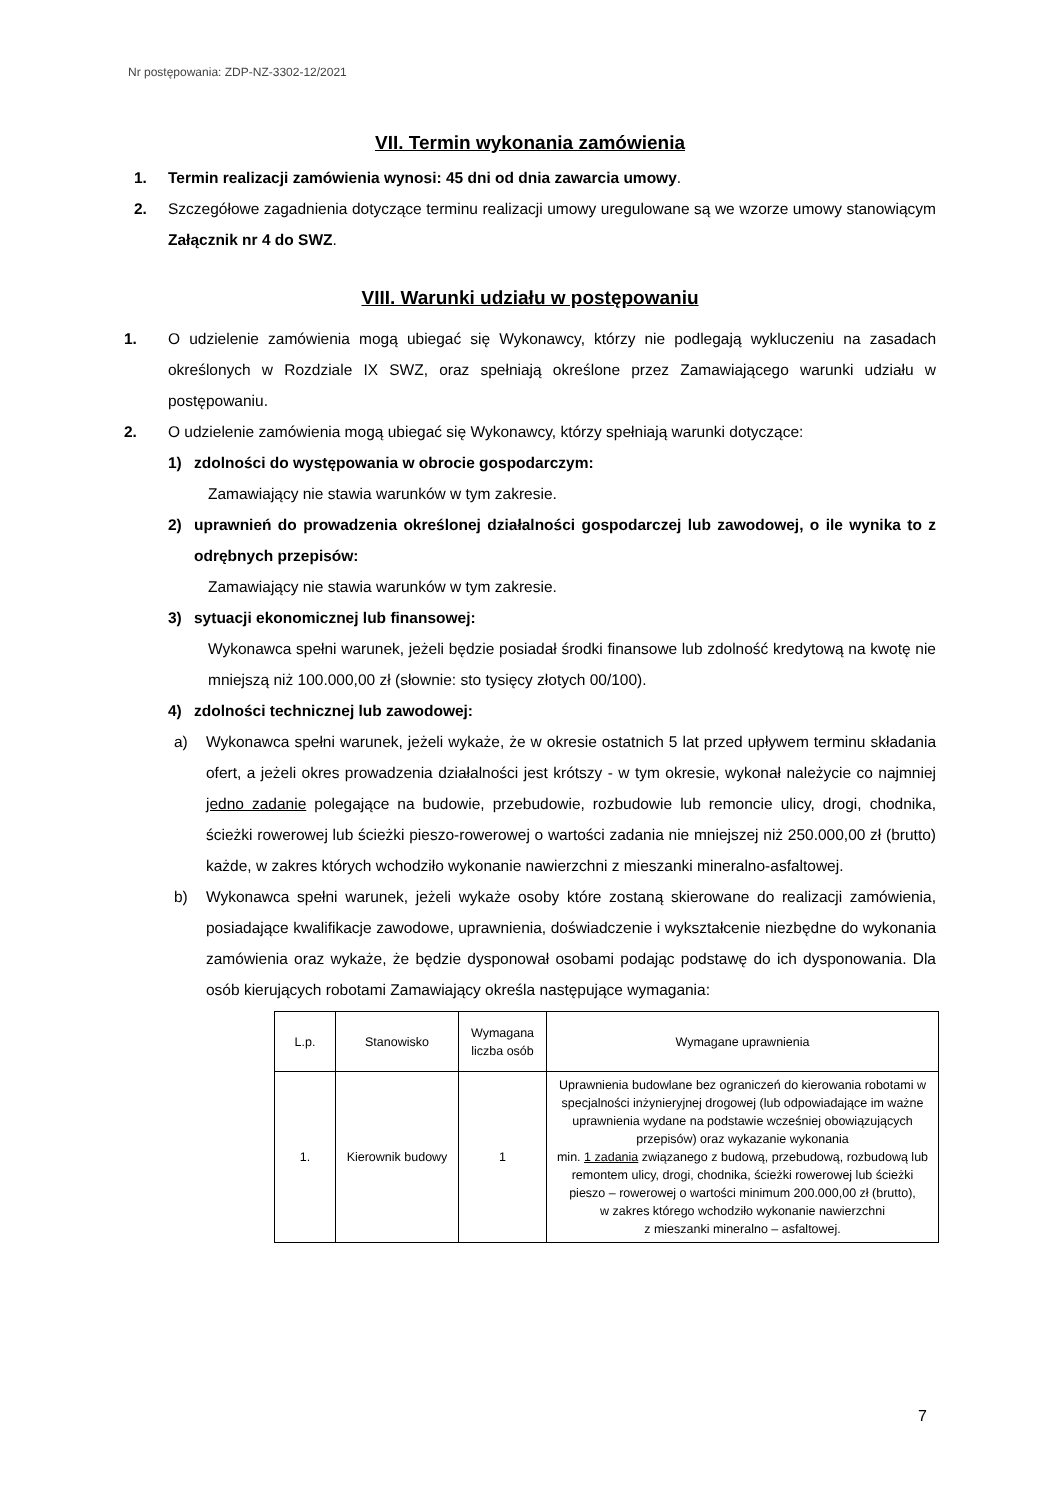Nr postępowania: ZDP-NZ-3302-12/2021
VII. Termin wykonania zamówienia
1. Termin realizacji zamówienia wynosi: 45 dni od dnia zawarcia umowy.
2. Szczegółowe zagadnienia dotyczące terminu realizacji umowy uregulowane są we wzorze umowy stanowiącym Załącznik nr 4 do SWZ.
VIII. Warunki udziału w postępowaniu
1. O udzielenie zamówienia mogą ubiegać się Wykonawcy, którzy nie podlegają wykluczeniu na zasadach określonych w Rozdziale IX SWZ, oraz spełniają określone przez Zamawiającego warunki udziału w postępowaniu.
2. O udzielenie zamówienia mogą ubiegać się Wykonawcy, którzy spełniają warunki dotyczące:
1) zdolności do występowania w obrocie gospodarczym:
Zamawiający nie stawia warunków w tym zakresie.
2) uprawnień do prowadzenia określonej działalności gospodarczej lub zawodowej, o ile wynika to z odrębnych przepisów:
Zamawiający nie stawia warunków w tym zakresie.
3) sytuacji ekonomicznej lub finansowej:
Wykonawca spełni warunek, jeżeli będzie posiadał środki finansowe lub zdolność kredytową na kwotę nie mniejszą niż 100.000,00 zł (słownie: sto tysięcy złotych 00/100).
4) zdolności technicznej lub zawodowej:
a) Wykonawca spełni warunek, jeżeli wykaże, że w okresie ostatnich 5 lat przed upływem terminu składania ofert, a jeżeli okres prowadzenia działalności jest krótszy - w tym okresie, wykonał należycie co najmniej jedno zadanie polegające na budowie, przebudowie, rozbudowie lub remoncie ulicy, drogi, chodnika, ścieżki rowerowej lub ścieżki pieszo-rowerowej o wartości zadania nie mniejszej niż 250.000,00 zł (brutto) każde, w zakres których wchodziło wykonanie nawierzchni z mieszanki mineralno-asfaltowej.
b) Wykonawca spełni warunek, jeżeli wykaże osoby które zostaną skierowane do realizacji zamówienia, posiadające kwalifikacje zawodowe, uprawnienia, doświadczenie i wykształcenie niezbędne do wykonania zamówienia oraz wykaże, że będzie dysponował osobami podając podstawę do ich dysponowania. Dla osób kierujących robotami Zamawiający określa następujące wymagania:
| L.p. | Stanowisko | Wymagana liczba osób | Wymagane uprawnienia |
| --- | --- | --- | --- |
| 1. | Kierownik budowy | 1 | Uprawnienia budowlane bez ograniczeń do kierowania robotami w specjalności inżynieryjnej drogowej (lub odpowiadające im ważne uprawnienia wydane na podstawie wcześniej obowiązujących przepisów) oraz wykazanie wykonania min. 1 zadania związanego z budową, przebudową, rozbudową lub remontem ulicy, drogi, chodnika, ścieżki rowerowej lub ścieżki pieszo – rowerowej o wartości minimum 200.000,00 zł (brutto), w zakres którego wchodziło wykonanie nawierzchni z mieszanki mineralno – asfaltowej. |
7